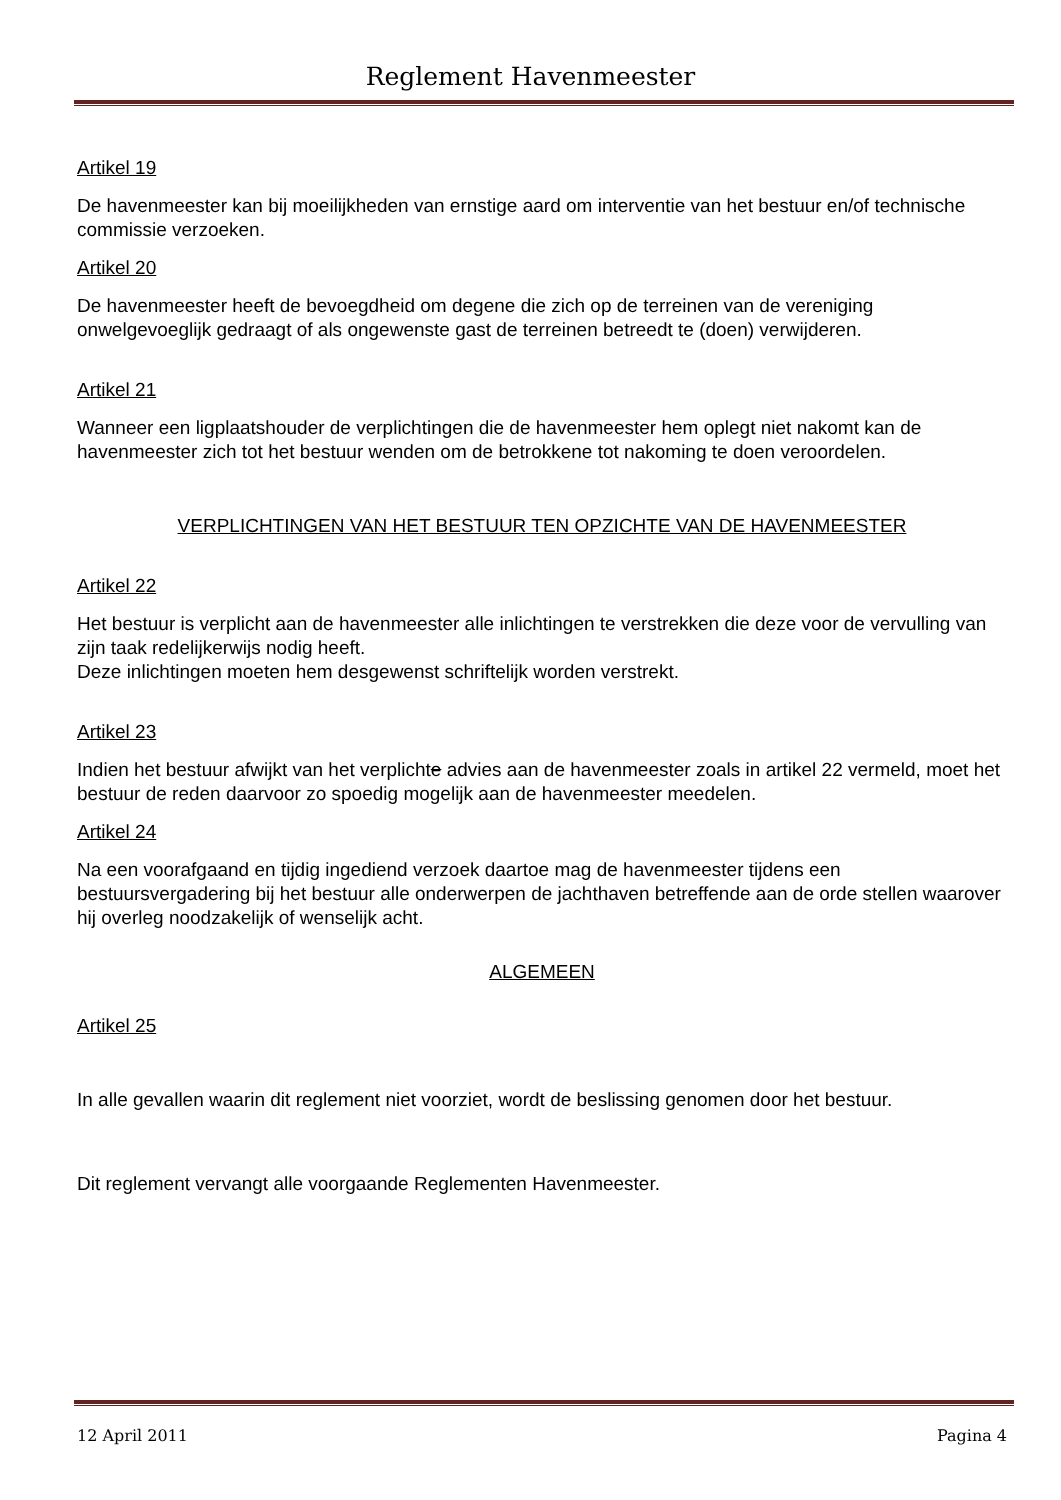Reglement Havenmeester
Artikel 19
De havenmeester kan bij moeilijkheden van ernstige aard om interventie van het bestuur en/of technische commissie verzoeken.
Artikel 20
De havenmeester heeft de bevoegdheid om degene die zich op de terreinen van de vereniging onwelgevoeglijk gedraagt of als ongewenste gast de terreinen betreedt te (doen) verwijderen.
Artikel 21
Wanneer een ligplaatshouder de verplichtingen die de havenmeester hem oplegt niet nakomt kan de havenmeester zich tot het bestuur wenden om de betrokkene tot nakoming te doen veroordelen.
VERPLICHTINGEN VAN HET BESTUUR TEN OPZICHTE VAN DE HAVENMEESTER
Artikel 22
Het bestuur is verplicht aan de havenmeester alle inlichtingen te verstrekken die deze voor de vervulling van zijn taak redelijkerwijs nodig heeft.
Deze inlichtingen moeten hem desgewenst schriftelijk worden verstrekt.
Artikel 23
Indien het bestuur afwijkt van het verplichte advies aan de havenmeester zoals in artikel 22 vermeld, moet het bestuur de reden daarvoor zo spoedig mogelijk aan de havenmeester meedelen.
Artikel 24
Na een voorafgaand en tijdig ingediend verzoek daartoe mag de havenmeester tijdens een bestuursvergadering bij het bestuur alle onderwerpen de jachthaven betreffende aan de orde stellen waarover hij overleg noodzakelijk of wenselijk acht.
ALGEMEEN
Artikel 25
In alle gevallen waarin dit reglement niet voorziet, wordt de beslissing genomen door het bestuur.
Dit reglement vervangt alle voorgaande Reglementen Havenmeester.
12 April 2011 Pagina 4